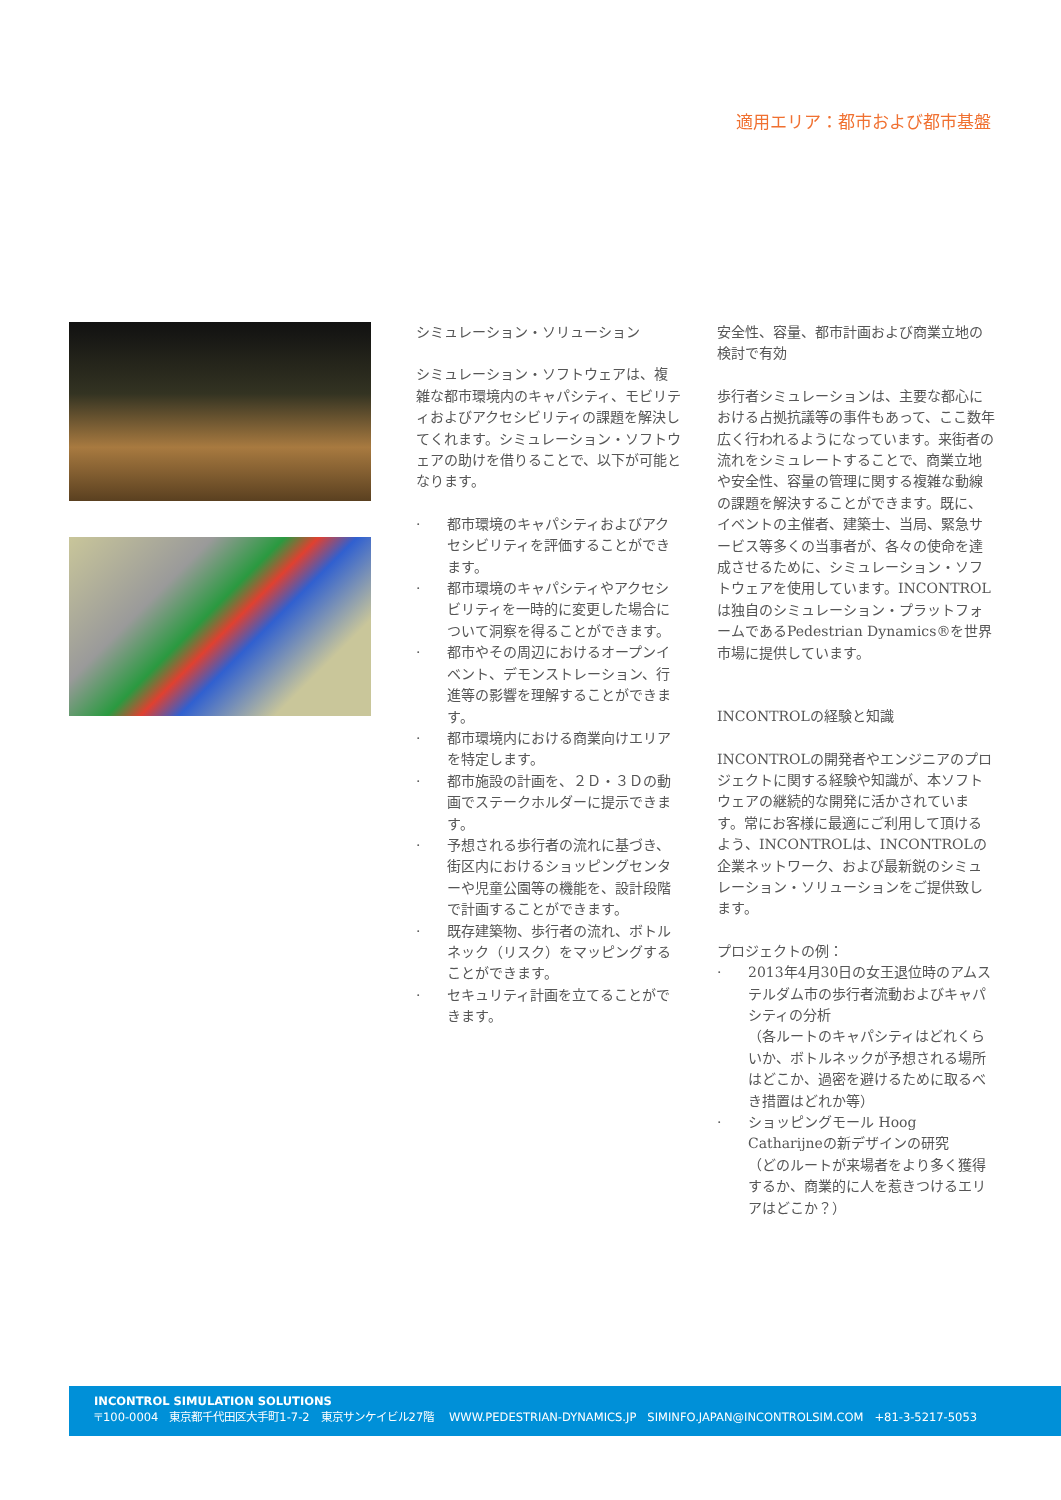適用エリア：都市および都市基盤
シミュレーション・ソリューション
シミュレーション・ソフトウェアは、複雑な都市環境内のキャパシティ、モビリティおよびアクセシビリティの課題を解決してくれます。シミュレーション・ソフトウェアの助けを借りることで、以下が可能となります。
· 都市環境のキャパシティおよびアクセシビリティを評価することができます。
· 都市環境のキャパシティやアクセシビリティを一時的に変更した場合について洞察を得ることができます。
· 都市やその周辺におけるオープンイベント、デモンストレーション、行進等の影響を理解することができます。
· 都市環境内における商業向けエリアを特定します。
· 都市施設の計画を、２Ｄ・３Ｄの動画でステークホルダーに提示できます。
· 予想される歩行者の流れに基づき、街区内におけるショッピングセンターや児童公園等の機能を、設計段階で計画することができます。
· 既存建築物、歩行者の流れ、ボトルネック（リスク）をマッピングすることができます。
· セキュリティ計画を立てることができます。
安全性、容量、都市計画および商業立地の検討で有効
歩行者シミュレーションは、主要な都心における占拠抗議等の事件もあって、ここ数年広く行われるようになっています。来街者の流れをシミュレートすることで、商業立地や安全性、容量の管理に関する複雑な動線の課題を解決することができます。既に、イベントの主催者、建築士、当局、緊急サービス等多くの当事者が、各々の使命を達成させるために、シミュレーション・ソフトウェアを使用しています。INCONTROLは独自のシミュレーション・プラットフォームであるPedestrian Dynamics®を世界市場に提供しています。
INCONTROLの経験と知識
INCONTROLの開発者やエンジニアのプロジェクトに関する経験や知識が、本ソフトウェアの継続的な開発に活かされています。常にお客様に最適にご利用して頂けるよう、INCONTROLは、INCONTROLの企業ネットワーク、および最新鋭のシミュレーション・ソリューションをご提供致します。
プロジェクトの例：
· 2013年4月30日の女王退位時のアムステルダム市の歩行者流動およびキャパシティの分析
（各ルートのキャパシティはどれくらいか、ボトルネックが予想される場所はどこか、過密を避けるために取るべき措置はどれか等）
· ショッピングモール Hoog Catharijneの新デザインの研究
（どのルートが来場者をより多く獲得するか、商業的に人を惹きつけるエリアはどこか？）
INCONTROL SIMULATION SOLUTIONS
〒100-0004　東京都千代田区大手町1-7-2　東京サンケイビル27階　 WWW.PEDESTRIAN-DYNAMICS.JP　SIMINFO.JAPAN@INCONTROLSIM.COM　+81-3-5217-5053